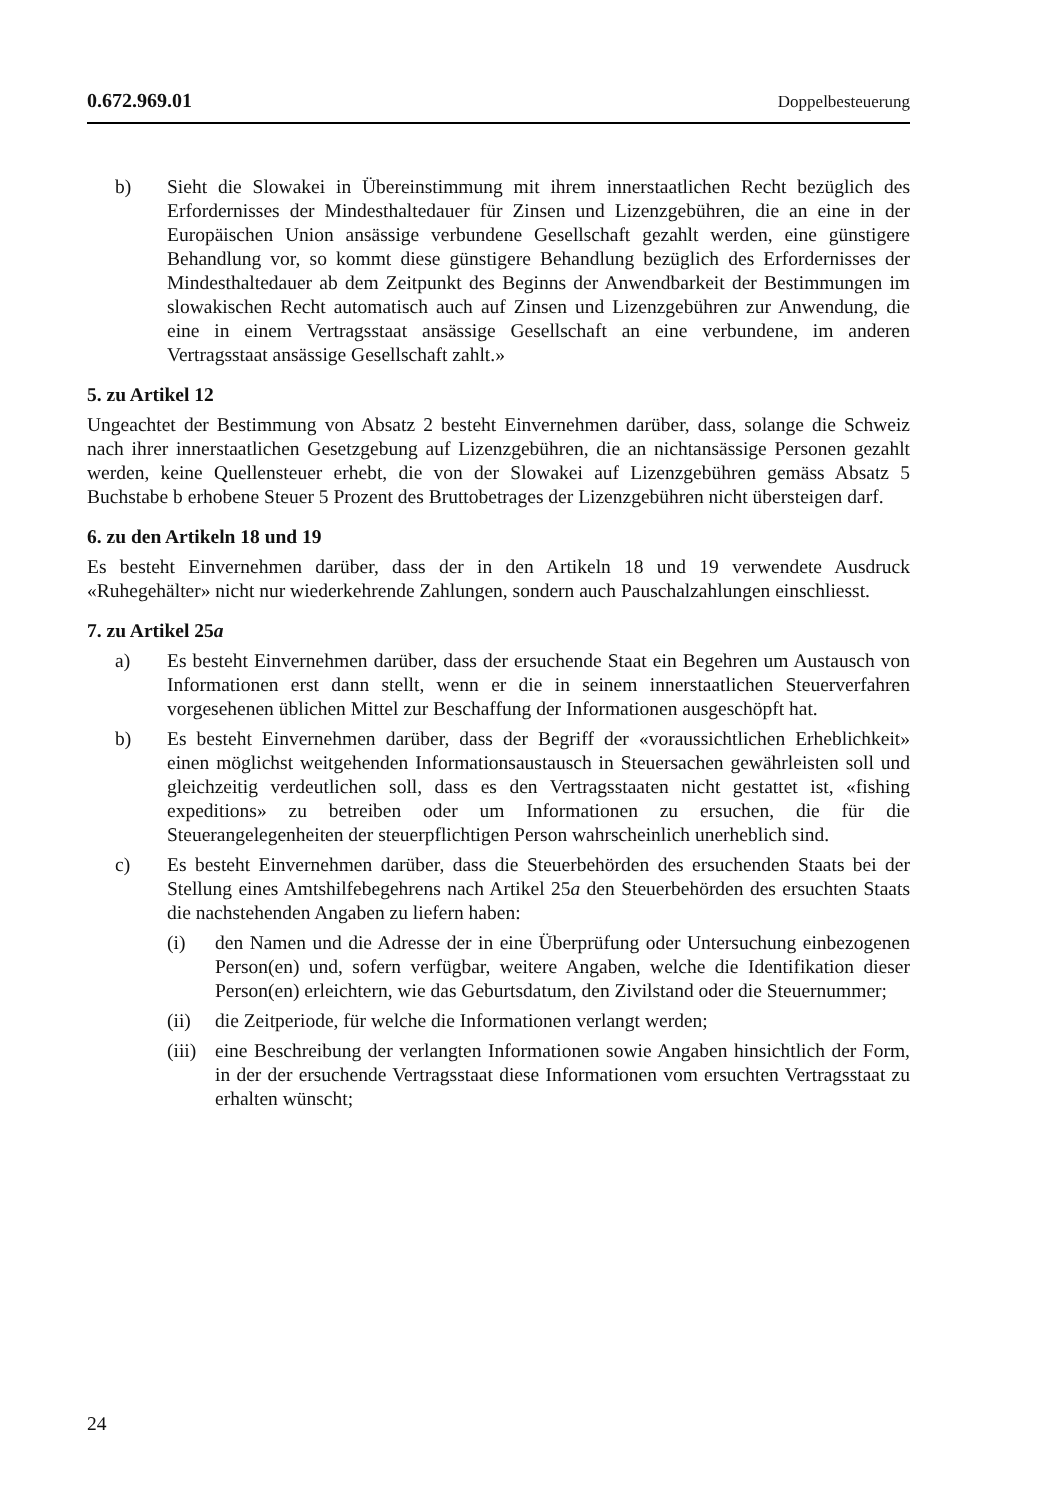0.672.969.01 Doppelbesteuerung
b) Sieht die Slowakei in Übereinstimmung mit ihrem innerstaatlichen Recht bezüglich des Erfordernisses der Mindesthaltedauer für Zinsen und Lizenzgebühren, die an eine in der Europäischen Union ansässige verbundene Gesellschaft gezahlt werden, eine günstigere Behandlung vor, so kommt diese günstigere Behandlung bezüglich des Erfordernisses der Mindesthaltedauer ab dem Zeitpunkt des Beginns der Anwendbarkeit der Bestimmungen im slowakischen Recht automatisch auch auf Zinsen und Lizenzgebühren zur Anwendung, die eine in einem Vertragsstaat ansässige Gesellschaft an eine verbundene, im anderen Vertragsstaat ansässige Gesellschaft zahlt.»
5. zu Artikel 12
Ungeachtet der Bestimmung von Absatz 2 besteht Einvernehmen darüber, dass, solange die Schweiz nach ihrer innerstaatlichen Gesetzgebung auf Lizenzgebühren, die an nichtansässige Personen gezahlt werden, keine Quellensteuer erhebt, die von der Slowakei auf Lizenzgebühren gemäss Absatz 5 Buchstabe b erhobene Steuer 5 Prozent des Bruttobetrages der Lizenzgebühren nicht übersteigen darf.
6. zu den Artikeln 18 und 19
Es besteht Einvernehmen darüber, dass der in den Artikeln 18 und 19 verwendete Ausdruck «Ruhegehälter» nicht nur wiederkehrende Zahlungen, sondern auch Pauschalzahlungen einschliesst.
7. zu Artikel 25a
a) Es besteht Einvernehmen darüber, dass der ersuchende Staat ein Begehren um Austausch von Informationen erst dann stellt, wenn er die in seinem innerstaatlichen Steuerverfahren vorgesehenen üblichen Mittel zur Beschaffung der Informationen ausgeschöpft hat.
b) Es besteht Einvernehmen darüber, dass der Begriff der «voraussichtlichen Erheblichkeit» einen möglichst weitgehenden Informationsaustausch in Steuersachen gewährleisten soll und gleichzeitig verdeutlichen soll, dass es den Vertragsstaaten nicht gestattet ist, «fishing expeditions» zu betreiben oder um Informationen zu ersuchen, die für die Steuerangelegenheiten der steuerpflichtigen Person wahrscheinlich unerheblich sind.
c) Es besteht Einvernehmen darüber, dass die Steuerbehörden des ersuchenden Staats bei der Stellung eines Amtshilfebegehrens nach Artikel 25a den Steuerbehörden des ersuchten Staats die nachstehenden Angaben zu liefern haben:
(i) den Namen und die Adresse der in eine Überprüfung oder Untersuchung einbezogenen Person(en) und, sofern verfügbar, weitere Angaben, welche die Identifikation dieser Person(en) erleichtern, wie das Geburtsdatum, den Zivilstand oder die Steuernummer;
(ii) die Zeitperiode, für welche die Informationen verlangt werden;
(iii)
eine Beschreibung der verlangten Informationen sowie Angaben hinsichtlich der Form, in der der ersuchende Vertragsstaat diese Informationen vom ersuchten Vertragsstaat zu erhalten wünscht;
24